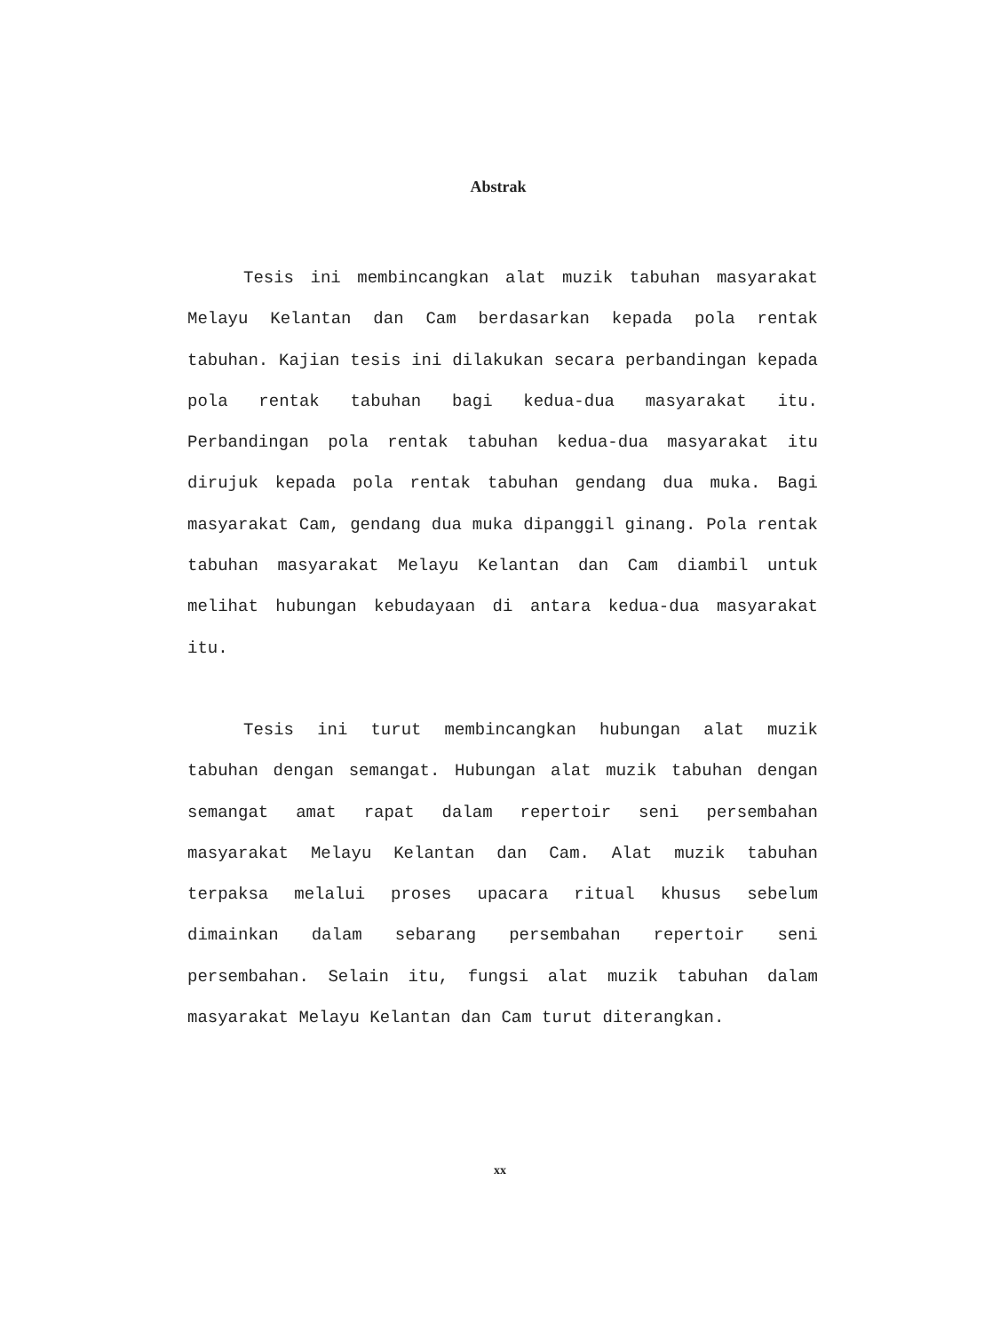Abstrak
Tesis ini membincangkan alat muzik tabuhan masyarakat Melayu Kelantan dan Cam berdasarkan kepada pola rentak tabuhan. Kajian tesis ini dilakukan secara perbandingan kepada pola rentak tabuhan bagi kedua-dua masyarakat itu. Perbandingan pola rentak tabuhan kedua-dua masyarakat itu dirujuk kepada pola rentak tabuhan gendang dua muka. Bagi masyarakat Cam, gendang dua muka dipanggil ginang. Pola rentak tabuhan masyarakat Melayu Kelantan dan Cam diambil untuk melihat hubungan kebudayaan di antara kedua-dua masyarakat itu.
Tesis ini turut membincangkan hubungan alat muzik tabuhan dengan semangat. Hubungan alat muzik tabuhan dengan semangat amat rapat dalam repertoir seni persembahan masyarakat Melayu Kelantan dan Cam. Alat muzik tabuhan terpaksa melalui proses upacara ritual khusus sebelum dimainkan dalam sebarang persembahan repertoir seni persembahan. Selain itu, fungsi alat muzik tabuhan dalam masyarakat Melayu Kelantan dan Cam turut diterangkan.
xx